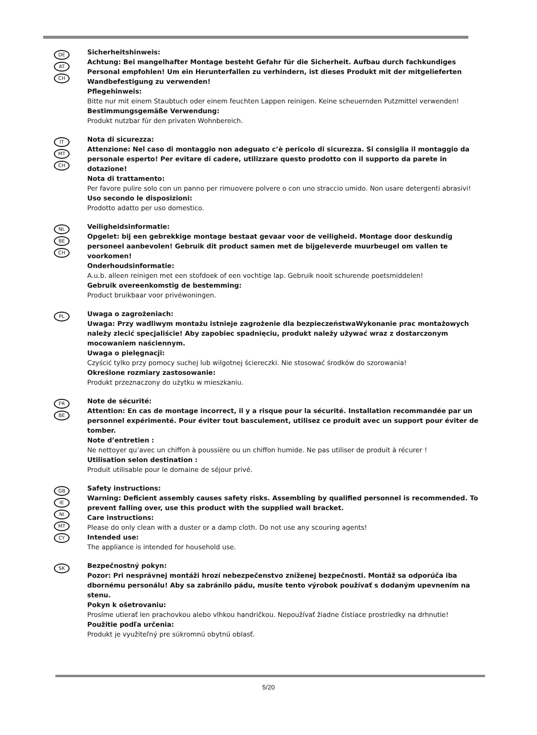DE
AT
CH
Sicherheitshinweis:
Achtung: Bei mangelhafter Montage besteht Gefahr für die Sicherheit. Aufbau durch fachkundiges Personal empfohlen! Um ein Herunterfallen zu verhindern, ist dieses Produkt mit der mitgelieferten Wandbefestigung zu verwenden!
Pflegehinweis:
Bitte nur mit einem Staubtuch oder einem feuchten Lappen reinigen. Keine scheuernden Putzmittel verwenden!
Bestimmungsgemäße Verwendung:
Produkt nutzbar für den privaten Wohnbereich.
IT
MT
CH
Nota di sicurezza:
Attenzione: Nel caso di montaggio non adeguato c’è pericolo di sicurezza. Si consiglia il montaggio da personale esperto! Per evitare di cadere, utilizzare questo prodotto con il supporto da parete in dotazione!
Nota di trattamento:
Per favore pulire solo con un panno per rimuovere polvere o con uno straccio umido. Non usare detergenti abrasivi!
Uso secondo le disposizioni:
Prodotto adatto per uso domestico.
NL
BE
CH
Veiligheidsinformatie:
Opgelet: bij een gebrekkige montage bestaat gevaar voor de veiligheid. Montage door deskundig personeel aanbevolen! Gebruik dit product samen met de bijgeleverde muurbeugel om vallen te voorkomen!
Onderhoudsinformatie:
A.u.b. alleen reinigen met een stofdoek of een vochtige lap. Gebruik nooit schurende poetsmiddelen!
Gebruik overeenkomstig de bestemming:
Product bruikbaar voor privéwoningen.
PL
Uwaga o zagrożeniach:
Uwaga: Przy wadliwym montażu istnieje zagrożenie dla bezpieczeństwaWykonanie prac montażowych należy zlecić specjaliście! Aby zapobiec spadnięciu, produkt należy używać wraz z dostarczonym mocowaniem naściennym.
Uwaga o pielęgnacji:
Czyścić tylko przy pomocy suchej lub wilgotnej ściereczki. Nie stosować środków do szorowania!
Określone rozmiary zastosowanie:
Produkt przeznaczony do użytku w mieszkaniu.
FR
BE
Note de sécurité:
Attention: En cas de montage incorrect, il y a risque pour la sécurité. Installation recommandée par un personnel expérimenté. Pour éviter tout basculement, utilisez ce produit avec un support pour éviter de tomber.
Note d’entretien :
Ne nettoyer qu’avec un chiffon à poussière ou un chiffon humide. Ne pas utiliser de produit à récurer !
Utilisation selon destination :
Produit utilisable pour le domaine de séjour privé.
GB
IE
NI
MT
CY
Safety instructions:
Warning: Deficient assembly causes safety risks. Assembling by qualified personnel is recommended. To prevent falling over, use this product with the supplied wall bracket.
Care instructions:
Please do only clean with a duster or a damp cloth. Do not use any scouring agents!
Intended use:
The appliance is intended for household use.
SK
Bezpečnostný pokyn:
Pozor: Pri nesprávnej montáži hrozí nebezpečenstvo zníženej bezpečnosti. Montáž sa odporúča iba dbornému personálu! Aby sa zabránilo pádu, musíte tento výrobok používať s dodaným upevnením na stenu.
Pokyn k ošetrovaniu:
Prosíme utierať len prachovkou alebo vlhkou handričkou. Nepoužívať žiadne čistiace prostriedky na drhnutie!
Použitie podľa určenia:
Produkt je využiteľný pre súkromnú obytnú oblasť.
5/20